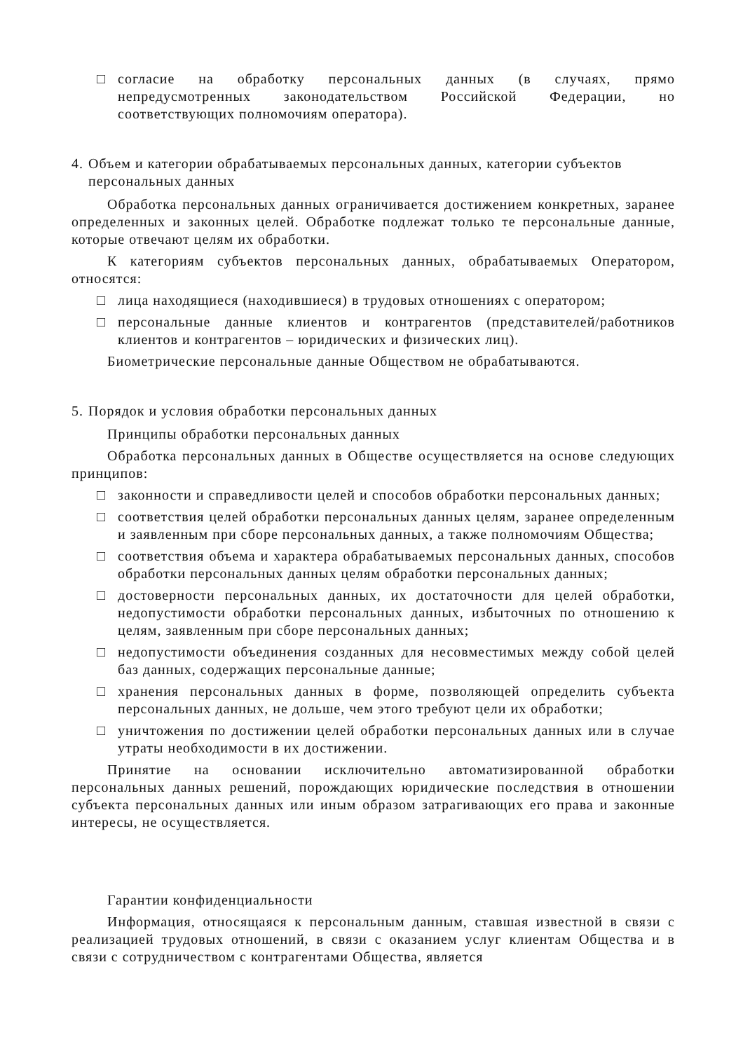□ согласие на обработку персональных данных (в случаях, прямо непредусмотренных законодательством Российской Федерации, но соответствующих полномочиям оператора).
4. Объем и категории обрабатываемых персональных данных, категории субъектов персональных данных
Обработка персональных данных ограничивается достижением конкретных, заранее определенных и законных целей. Обработке подлежат только те персональные данные, которые отвечают целям их обработки.
К категориям субъектов персональных данных, обрабатываемых Оператором, относятся:
□ лица находящиеся (находившиеся) в трудовых отношениях с оператором;
□ персональные данные клиентов и контрагентов (представителей/работников клиентов и контрагентов – юридических и физических лиц).
Биометрические персональные данные Обществом не обрабатываются.
5. Порядок и условия обработки персональных данных
Принципы обработки персональных данных
Обработка персональных данных в Обществе осуществляется на основе следующих принципов:
□ законности и справедливости целей и способов обработки персональных данных;
□ соответствия целей обработки персональных данных целям, заранее определенным и заявленным при сборе персональных данных, а также полномочиям Общества;
□ соответствия объема и характера обрабатываемых персональных данных, способов обработки персональных данных целям обработки персональных данных;
□ достоверности персональных данных, их достаточности для целей обработки, недопустимости обработки персональных данных, избыточных по отношению к целям, заявленным при сборе персональных данных;
□ недопустимости объединения созданных для несовместимых между собой целей баз данных, содержащих персональные данные;
□ хранения персональных данных в форме, позволяющей определить субъекта персональных данных, не дольше, чем этого требуют цели их обработки;
□ уничтожения по достижении целей обработки персональных данных или в случае утраты необходимости в их достижении.
Принятие на основании исключительно автоматизированной обработки персональных данных решений, порождающих юридические последствия в отношении субъекта персональных данных или иным образом затрагивающих его права и законные интересы, не осуществляется.
Гарантии конфиденциальности
Информация, относящаяся к персональным данным, ставшая известной в связи с реализацией трудовых отношений, в связи с оказанием услуг клиентам Общества и в связи с сотрудничеством с контрагентами Общества, является